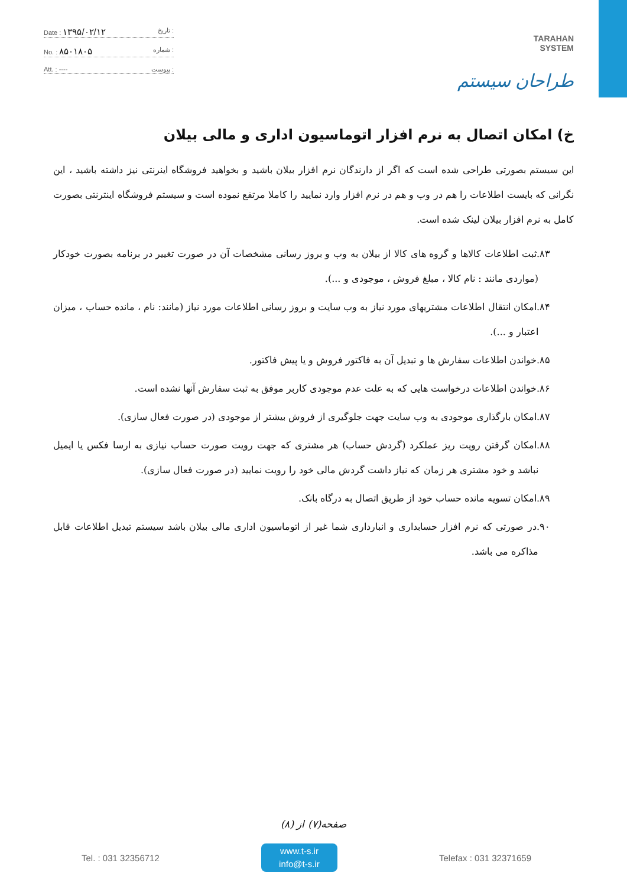Date : ۱۳۹۵/۰۲/۱۲ تاریخ :
No. : ۸۵۰۱۸۰۵ شماره :
Att. : ---- پیوست :
TARAHAN
SYSTEM
طراحان سیستم
خ) امکان اتصال به نرم افزار اتوماسیون اداری و مالی بیلان
این سیستم بصورتی طراحی شده است که اگر از دارندگان نرم افزار بیلان باشید و بخواهید فروشگاه اینرنتی نیز داشته باشید ، این نگرانی که بایست اطلاعات را هم در وب و هم در نرم افزار وارد نمایید را کاملا مرتفع نموده است و سیستم فروشگاه اینترنتی بصورت کامل به نرم افزار بیلان لینک شده است.
۸۳.ثبت اطلاعات کالاها و گروه های کالا از بیلان به وب و بروز رسانی مشخصات آن در صورت تغییر در برنامه بصورت خودکار (مواردی مانند : نام کالا ، مبلغ فروش ، موجودی و ...).
۸۴.امکان انتقال اطلاعات مشتریهای مورد نیاز به وب سایت و بروز رسانی اطلاعات مورد نیاز (مانند: نام ، مانده حساب ، میزان اعتبار و ...).
۸۵.خواندن اطلاعات سفارش ها و تبدیل آن به فاکتور فروش و یا پیش فاکتور.
۸۶.خواندن اطلاعات درخواست هایی که به علت عدم موجودی کاربر موفق به ثبت سفارش آنها نشده است.
۸۷.امکان بارگذاری موجودی به وب سایت جهت جلوگیری از فروش بیشتر از موجودی (در صورت فعال سازی).
۸۸.امکان گرفتن رویت ریز عملکرد (گردش حساب) هر مشتری که جهت رویت صورت حساب نیازی به ارسا فکس یا ایمیل نباشد و خود مشتری هر زمان که نیاز داشت گردش مالی خود را رویت نمایید (در صورت فعال سازی).
۸۹.امکان تسویه مانده حساب خود از طریق اتصال به درگاه بانک.
۹۰.در صورتی که نرم افزار حسابداری و انبارداری شما غیر از اتوماسیون اداری مالی بیلان باشد سیستم تبدیل اطلاعات قابل مذاکره می باشد.
صفحه(۷) از (۸)
Tel. : 031 32356712
www.t-s.ir
info@t-s.ir
Telefax : 031 32371659